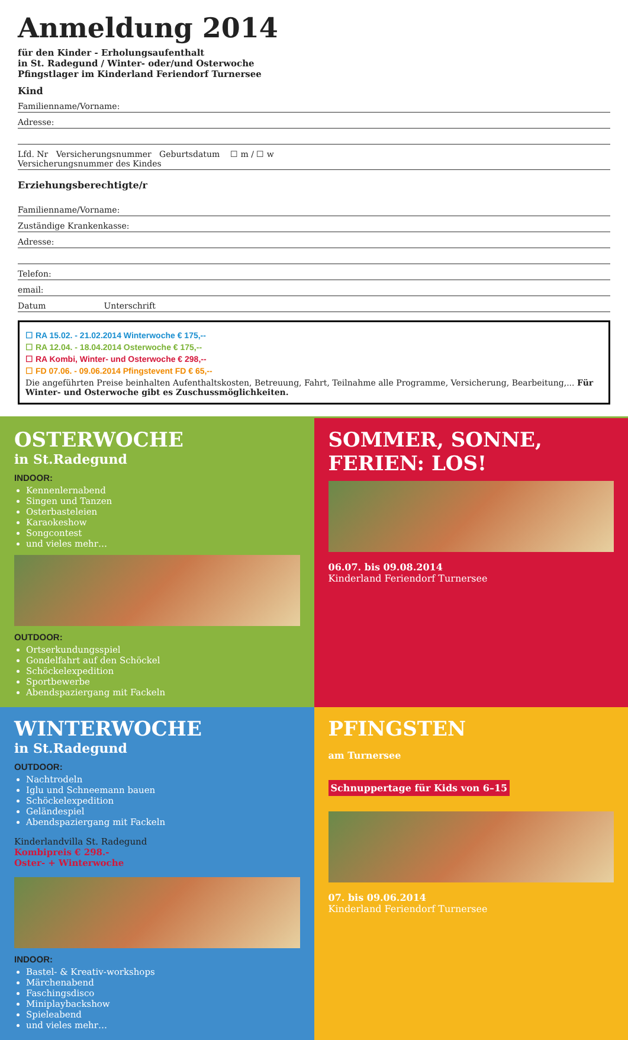Anmeldung 2014
für den Kinder - Erholungsaufenthalt
in St. Radegund / Winter- oder/und Osterwoche
Pfingstlager im Kinderland Feriendorf Turnersee
Kind
Familienname/Vorname:
Adresse:
Lfd. Nr Versicherungsnummer Geburtsdatum ☐ m / ☐ w
Versicherungsnummer des Kindes
Erziehungsberechtigte/r
Familienname/Vorname:
Zuständige Krankenkasse:
Adresse:
Telefon:
email:
Datum Unterschrift
☐ RA 15.02. - 21.02.2014 Winterwoche € 175,--
☐ RA 12.04. - 18.04.2014 Osterwoche € 175,--
☐ RA Kombi, Winter- und Osterwoche € 298,--
☐ FD 07.06. - 09.06.2014 Pfingstevent FD € 65,--
Die angeführten Preise beinhalten Aufenthaltskosten, Betreuung, Fahrt, Teilnahme alle Programme, Versicherung, Bearbeitung,... Für Winter- und Osterwoche gibt es Zuschussmöglichkeiten.
OSTERWOCHE
in St.Radegund
INDOOR:
Kennenlernabend
Singen und Tanzen
Osterbasteleien
Karaokeshow
Songcontest
und vieles mehr…
OUTDOOR:
Ortserkundungsspiel
Gondelfahrt auf den Schöckel
Schöckelexpedition
Sportbewerbe
Abendspaziergang mit Fackeln
SOMMER, SONNE, FERIEN: LOS!
06.07. bis 09.08.2014
Kinderland Feriendorf Turnersee
WINTERWOCHE
in St.Radegund
OUTDOOR:
Nachtrodeln
Iglu und Schneemann bauen
Schöckelexpedition
Geländespiel
Abendspaziergang mit Fackeln
Kinderlandvilla St. Radegund
Kombipreis € 298.-
Oster- + Winterwoche
INDOOR:
Bastel- & Kreativ-workshops
Märchenabend
Faschingsdisco
Miniplaybackshow
Spieleabend
und vieles mehr…
PFINGSTEN
am Turnersee
Schnuppertage für Kids von 6–15
07. bis 09.06.2014
Kinderland Feriendorf Turnersee